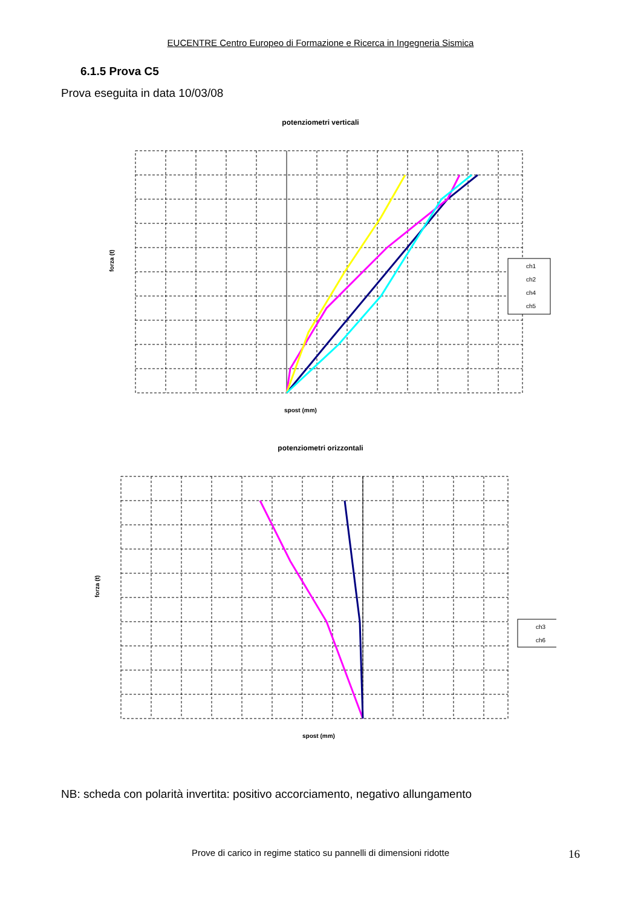EUCENTRE Centro Europeo di Formazione e Ricerca in Ingegneria Sismica
6.1.5 Prova C5
Prova eseguita in data 10/03/08
potenziometri verticali
forza (t)
spost (mm)
ch1
ch2
ch4
ch5
potenziometri orizzontali
forza (t)
spost (mm)
ch3
ch6
NB: scheda con polarità invertita: positivo accorciamento, negativo allungamento
Prove di carico in regime statico su pannelli di dimensioni ridotte 16